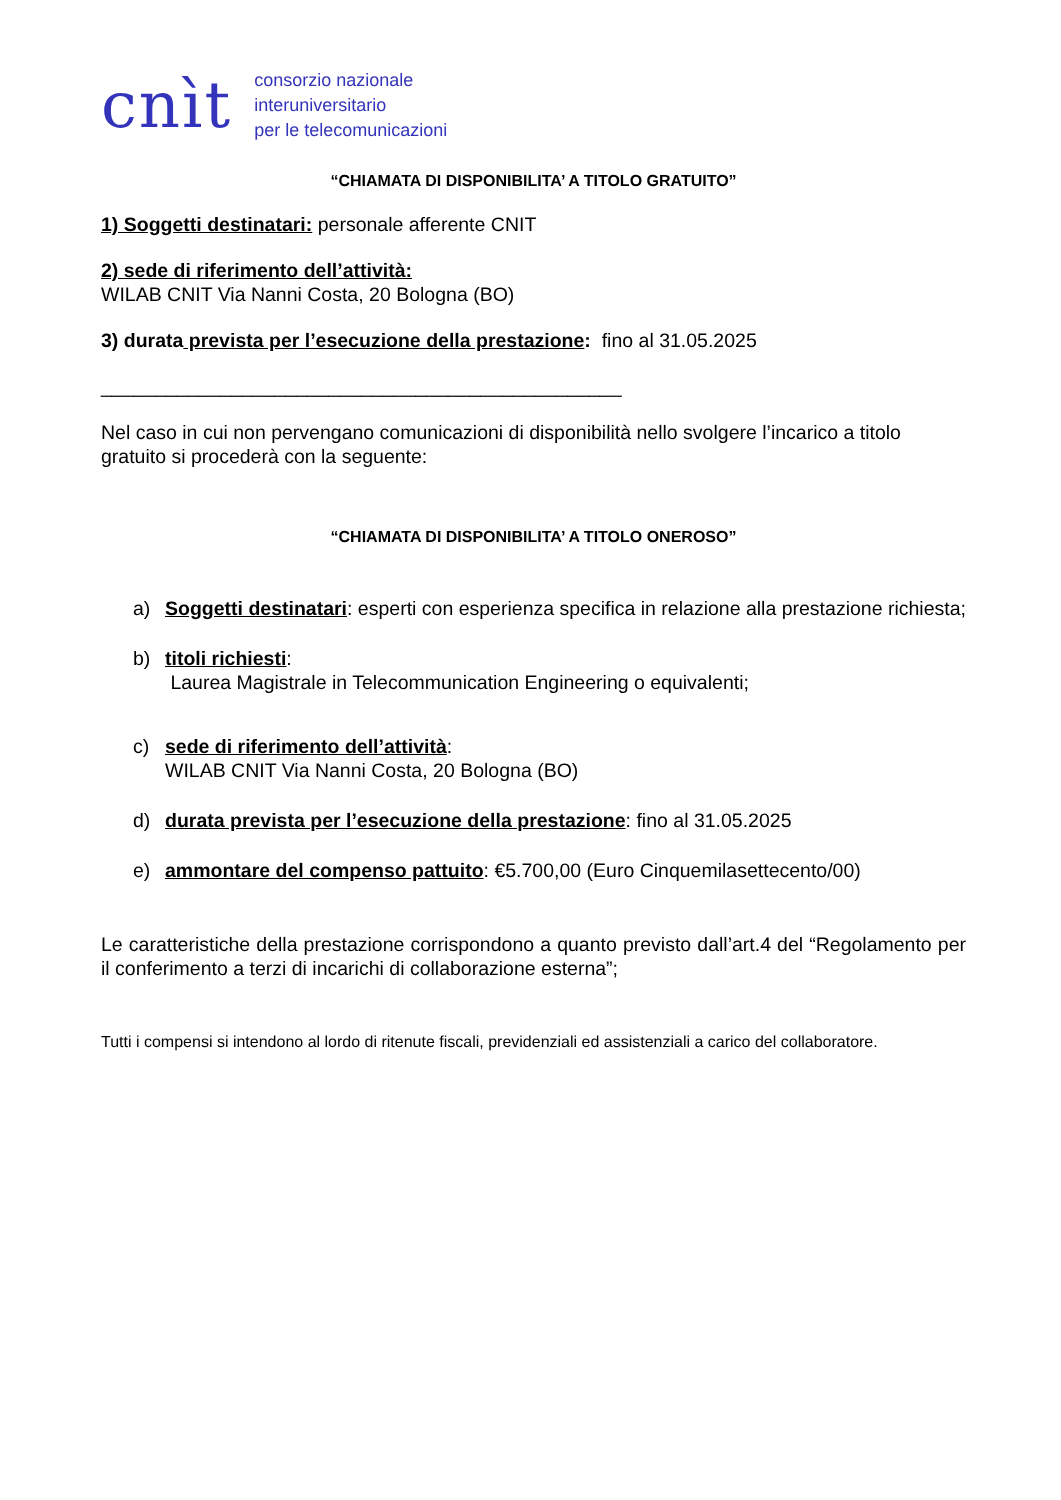cnìt
consorzio nazionale
interuniversitario
per le telecomunicazioni
“CHIAMATA DI DISPONIBILITA’ A TITOLO GRATUITO”
1) Soggetti destinatari: personale afferente CNIT
2) sede di riferimento dell’attività:
WILAB CNIT Via Nanni Costa, 20 Bologna (BO)
3) durata prevista per l’esecuzione della prestazione: fino al 31.05.2025
________________________________________________
Nel caso in cui non pervengano comunicazioni di disponibilità nello svolgere l’incarico a titolo gratuito si procederà con la seguente:
“CHIAMATA DI DISPONIBILITA’ A TITOLO ONEROSO”
a) Soggetti destinatari: esperti con esperienza specifica in relazione alla prestazione richiesta;
b) titoli richiesti:
Laurea Magistrale in Telecommunication Engineering o equivalenti;
c) sede di riferimento dell’attività:
WILAB CNIT Via Nanni Costa, 20 Bologna (BO)
d) durata prevista per l’esecuzione della prestazione: fino al 31.05.2025
e) ammontare del compenso pattuito: €5.700,00 (Euro Cinquemilasettecento/00)
Le caratteristiche della prestazione corrispondono a quanto previsto dall’art.4 del “Regolamento per il conferimento a terzi di incarichi di collaborazione esterna”;
Tutti i compensi si intendono al lordo di ritenute fiscali, previdenziali ed assistenziali a carico del collaboratore.